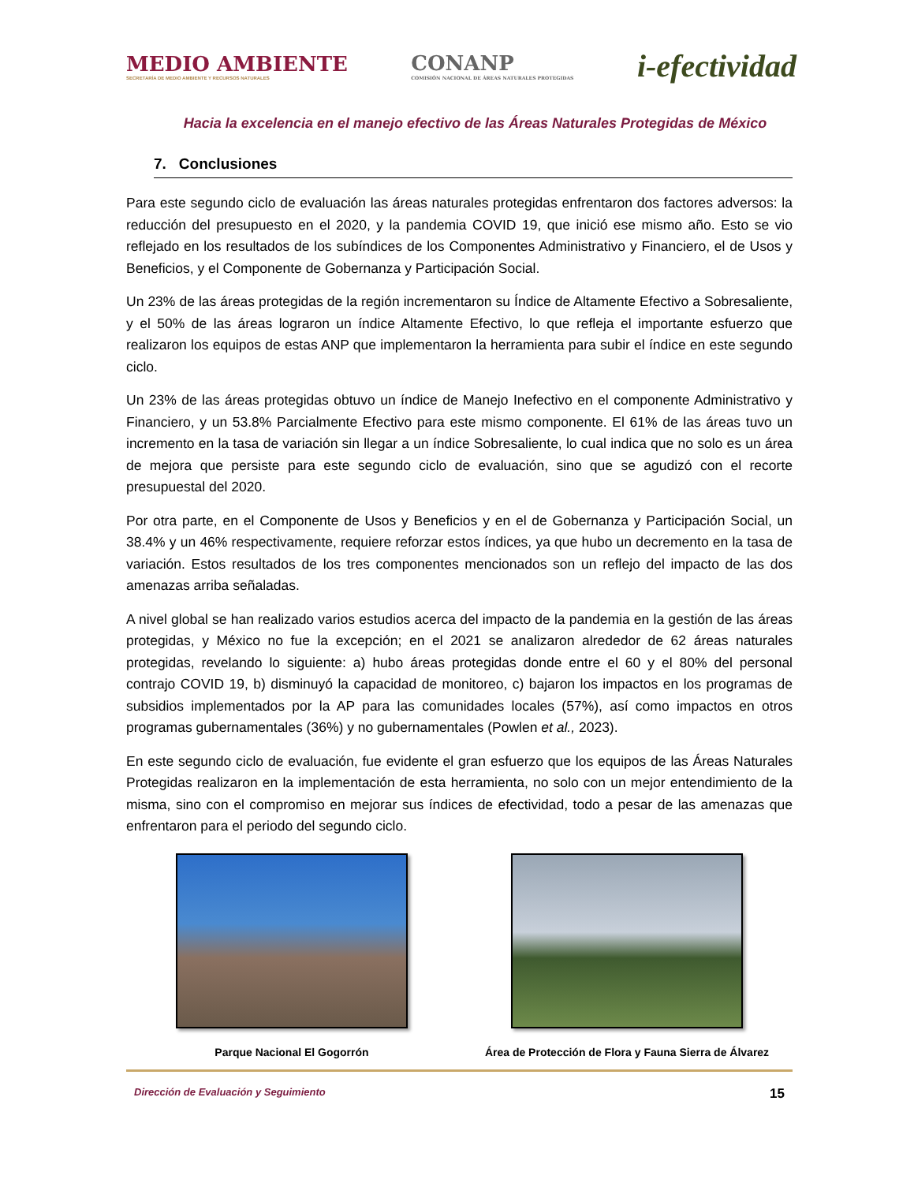MEDIO AMBIENTE
SECRETARÍA DE MEDIO AMBIENTE Y RECURSOS NATURALES
CONANP
COMISIÓN NACIONAL DE ÁREAS NATURALES PROTEGIDAS
i-efectividad
Hacia la excelencia en el manejo efectivo de las Áreas Naturales Protegidas de México
7. Conclusiones
Para este segundo ciclo de evaluación las áreas naturales protegidas enfrentaron dos factores adversos: la reducción del presupuesto en el 2020, y la pandemia COVID 19, que inició ese mismo año. Esto se vio reflejado en los resultados de los subíndices de los Componentes Administrativo y Financiero, el de Usos y Beneficios, y el Componente de Gobernanza y Participación Social.
Un 23% de las áreas protegidas de la región incrementaron su Índice de Altamente Efectivo a Sobresaliente, y el 50% de las áreas lograron un índice Altamente Efectivo, lo que refleja el importante esfuerzo que realizaron los equipos de estas ANP que implementaron la herramienta para subir el índice en este segundo ciclo.
Un 23% de las áreas protegidas obtuvo un índice de Manejo Inefectivo en el componente Administrativo y Financiero, y un 53.8% Parcialmente Efectivo para este mismo componente. El 61% de las áreas tuvo un incremento en la tasa de variación sin llegar a un índice Sobresaliente, lo cual indica que no solo es un área de mejora que persiste para este segundo ciclo de evaluación, sino que se agudizó con el recorte presupuestal del 2020.
Por otra parte, en el Componente de Usos y Beneficios y en el de Gobernanza y Participación Social, un 38.4% y un 46% respectivamente, requiere reforzar estos índices, ya que hubo un decremento en la tasa de variación. Estos resultados de los tres componentes mencionados son un reflejo del impacto de las dos amenazas arriba señaladas.
A nivel global se han realizado varios estudios acerca del impacto de la pandemia en la gestión de las áreas protegidas, y México no fue la excepción; en el 2021 se analizaron alrededor de 62 áreas naturales protegidas, revelando lo siguiente: a) hubo áreas protegidas donde entre el 60 y el 80% del personal contrajo COVID 19, b) disminuyó la capacidad de monitoreo, c) bajaron los impactos en los programas de subsidios implementados por la AP para las comunidades locales (57%), así como impactos en otros programas gubernamentales (36%) y no gubernamentales (Powlen et al., 2023).
En este segundo ciclo de evaluación, fue evidente el gran esfuerzo que los equipos de las Áreas Naturales Protegidas realizaron en la implementación de esta herramienta, no solo con un mejor entendimiento de la misma, sino con el compromiso en mejorar sus índices de efectividad, todo a pesar de las amenazas que enfrentaron para el periodo del segundo ciclo.
Parque Nacional El Gogorrón Área de Protección de Flora y Fauna Sierra de Álvarez
Dirección de Evaluación y Seguimiento 15